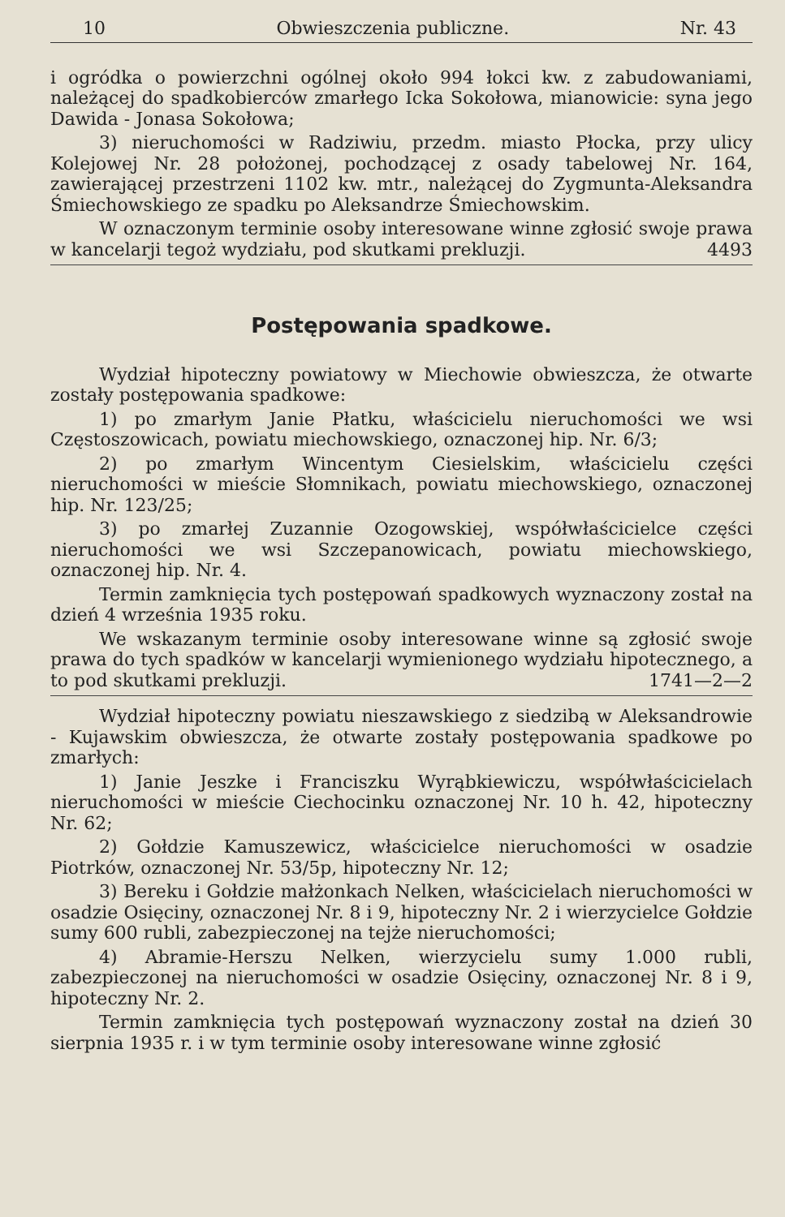10 Obwieszczenia publiczne. Nr. 43
i ogródka o powierzchni ogólnej około 994 łokci kw. z zabudowaniami, należącej do spadkobierców zmarłego Icka Sokołowa, mianowicie: syna jego Dawida - Jonasa Sokołowa;
3) nieruchomości w Radziwiu, przedm. miasto Płocka, przy ulicy Kolejowej Nr. 28 położonej, pochodzącej z osady tabelowej Nr. 164, zawierającej przestrzeni 1102 kw. mtr., należącej do Zygmunta-Aleksandra Śmiechowskiego ze spadku po Aleksandrze Śmiechowskim.
W oznaczonym terminie osoby interesowane winne zgłosić swoje prawa w kancelarji tegoż wydziału, pod skutkami prekluzji. 4493
Postępowania spadkowe.
Wydział hipoteczny powiatowy w Miechowie obwieszcza, że otwarte zostały postępowania spadkowe:
1) po zmarłym Janie Płatku, właścicielu nieruchomości we wsi Częstoszowicach, powiatu miechowskiego, oznaczonej hip. Nr. 6/3;
2) po zmarłym Wincentym Ciesielskim, właścicielu części nieruchomości w mieście Słomnikach, powiatu miechowskiego, oznaczonej hip. Nr. 123/25;
3) po zmarłej Zuzannie Ozogowskiej, współwłaścicielce części nieruchomości we wsi Szczepanowicach, powiatu miechowskiego, oznaczonej hip. Nr. 4.
Termin zamknięcia tych postępowań spadkowych wyznaczony został na dzień 4 września 1935 roku.
We wskazanym terminie osoby interesowane winne są zgłosić swoje prawa do tych spadków w kancelarji wymienionego wydziału hipotecznego, a to pod skutkami prekluzji. 1741—2—2
Wydział hipoteczny powiatu nieszawskiego z siedzibą w Aleksandrowie - Kujawskim obwieszcza, że otwarte zostały postępowania spadkowe po zmarłych:
1) Janie Jeszke i Franciszku Wyrąbkiewiczu, współwłaścicielach nieruchomości w mieście Ciechocinku oznaczonej Nr. 10 h. 42, hipoteczny Nr. 62;
2) Gołdzie Kamuszewicz, właścicielce nieruchomości w osadzie Piotrków, oznaczonej Nr. 53/5p, hipoteczny Nr. 12;
3) Bereku i Gołdzie małżonkach Nelken, właścicielach nieruchomości w osadzie Osięciny, oznaczonej Nr. 8 i 9, hipoteczny Nr. 2 i wierzycielce Gołdzie sumy 600 rubli, zabezpieczonej na tejże nieruchomości;
4) Abramie-Herszu Nelken, wierzycielu sumy 1.000 rubli, zabezpieczonej na nieruchomości w osadzie Osięciny, oznaczonej Nr. 8 i 9, hipoteczny Nr. 2.
Termin zamknięcia tych postępowań wyznaczony został na dzień 30 sierpnia 1935 r. i w tym terminie osoby interesowane winne zgłosić